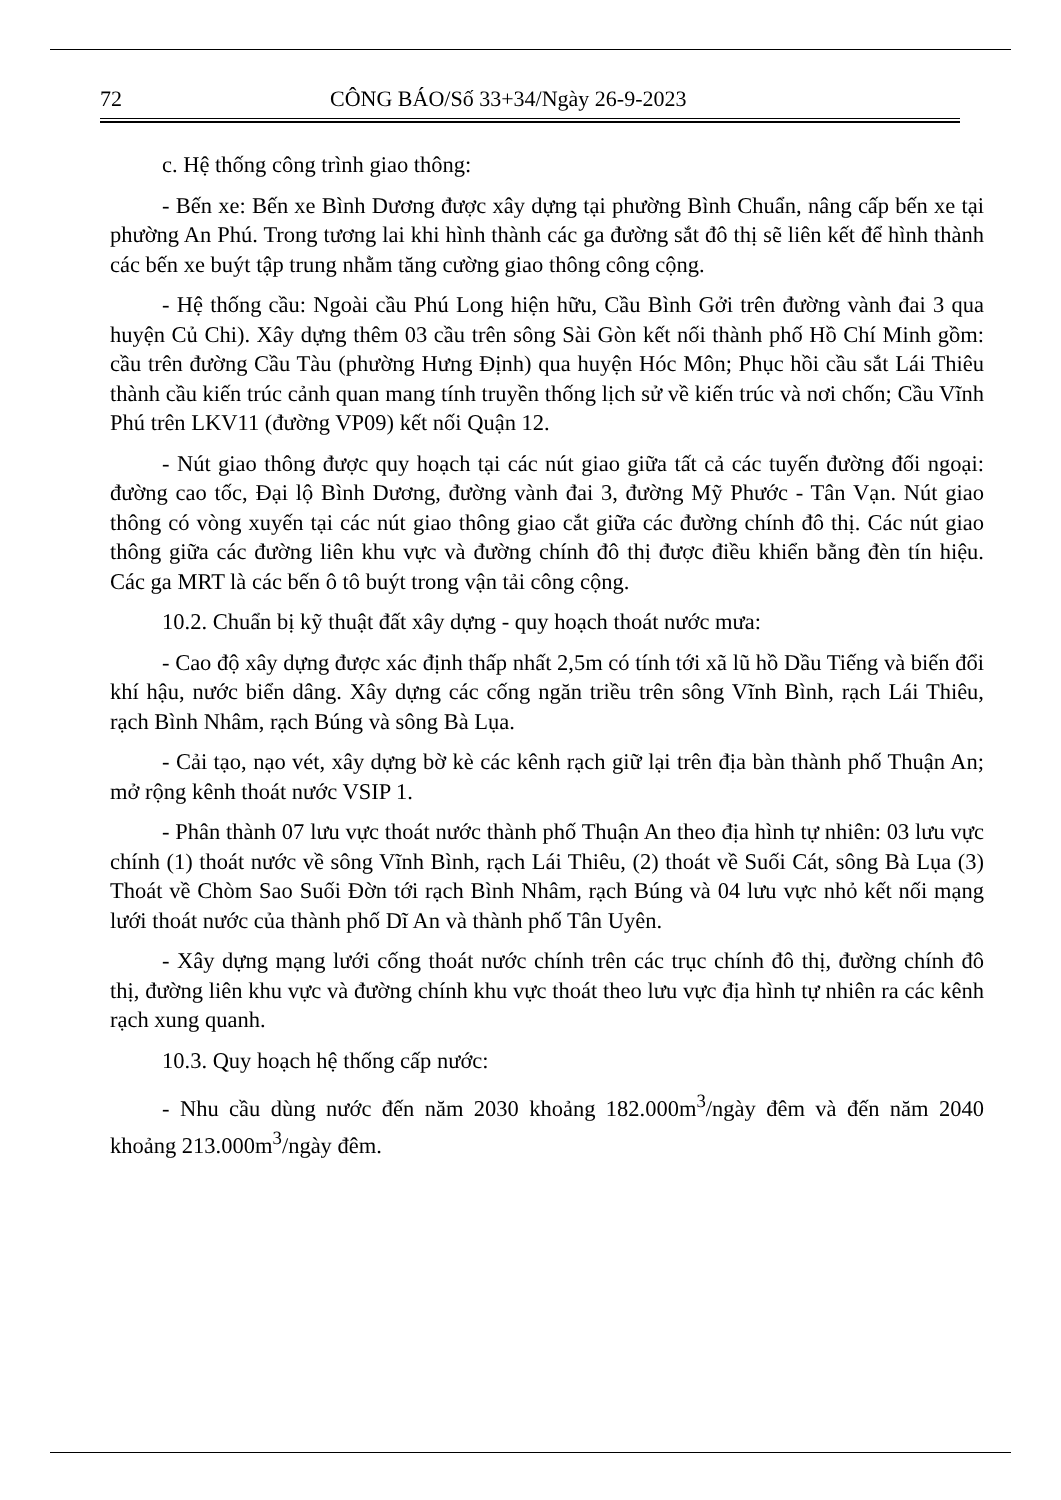72 CÔNG BÁO/Số 33+34/Ngày 26-9-2023
c. Hệ thống công trình giao thông:
- Bến xe: Bến xe Bình Dương được xây dựng tại phường Bình Chuẩn, nâng cấp bến xe tại phường An Phú. Trong tương lai khi hình thành các ga đường sắt đô thị sẽ liên kết để hình thành các bến xe buýt tập trung nhằm tăng cường giao thông công cộng.
- Hệ thống cầu: Ngoài cầu Phú Long hiện hữu, Cầu Bình Gởi trên đường vành đai 3 qua huyện Củ Chi). Xây dựng thêm 03 cầu trên sông Sài Gòn kết nối thành phố Hồ Chí Minh gồm: cầu trên đường Cầu Tàu (phường Hưng Định) qua huyện Hóc Môn; Phục hồi cầu sắt Lái Thiêu thành cầu kiến trúc cảnh quan mang tính truyền thống lịch sử về kiến trúc và nơi chốn; Cầu Vĩnh Phú trên LKV11 (đường VP09) kết nối Quận 12.
- Nút giao thông được quy hoạch tại các nút giao giữa tất cả các tuyến đường đối ngoại: đường cao tốc, Đại lộ Bình Dương, đường vành đai 3, đường Mỹ Phước - Tân Vạn. Nút giao thông có vòng xuyến tại các nút giao thông giao cắt giữa các đường chính đô thị. Các nút giao thông giữa các đường liên khu vực và đường chính đô thị được điều khiển bằng đèn tín hiệu. Các ga MRT là các bến ô tô buýt trong vận tải công cộng.
10.2. Chuẩn bị kỹ thuật đất xây dựng - quy hoạch thoát nước mưa:
- Cao độ xây dựng được xác định thấp nhất 2,5m có tính tới xã lũ hồ Dầu Tiếng và biến đổi khí hậu, nước biển dâng. Xây dựng các cống ngăn triều trên sông Vĩnh Bình, rạch Lái Thiêu, rạch Bình Nhâm, rạch Búng và sông Bà Lụa.
- Cải tạo, nạo vét, xây dựng bờ kè các kênh rạch giữ lại trên địa bàn thành phố Thuận An; mở rộng kênh thoát nước VSIP 1.
- Phân thành 07 lưu vực thoát nước thành phố Thuận An theo địa hình tự nhiên: 03 lưu vực chính (1) thoát nước về sông Vĩnh Bình, rạch Lái Thiêu, (2) thoát về Suối Cát, sông Bà Lụa (3) Thoát về Chòm Sao Suối Đờn tới rạch Bình Nhâm, rạch Búng và 04 lưu vực nhỏ kết nối mạng lưới thoát nước của thành phố Dĩ An và thành phố Tân Uyên.
- Xây dựng mạng lưới cống thoát nước chính trên các trục chính đô thị, đường chính đô thị, đường liên khu vực và đường chính khu vực thoát theo lưu vực địa hình tự nhiên ra các kênh rạch xung quanh.
10.3. Quy hoạch hệ thống cấp nước:
- Nhu cầu dùng nước đến năm 2030 khoảng 182.000m<sup>3</sup>/ngày đêm và đến năm 2040 khoảng 213.000m<sup>3</sup>/ngày đêm.